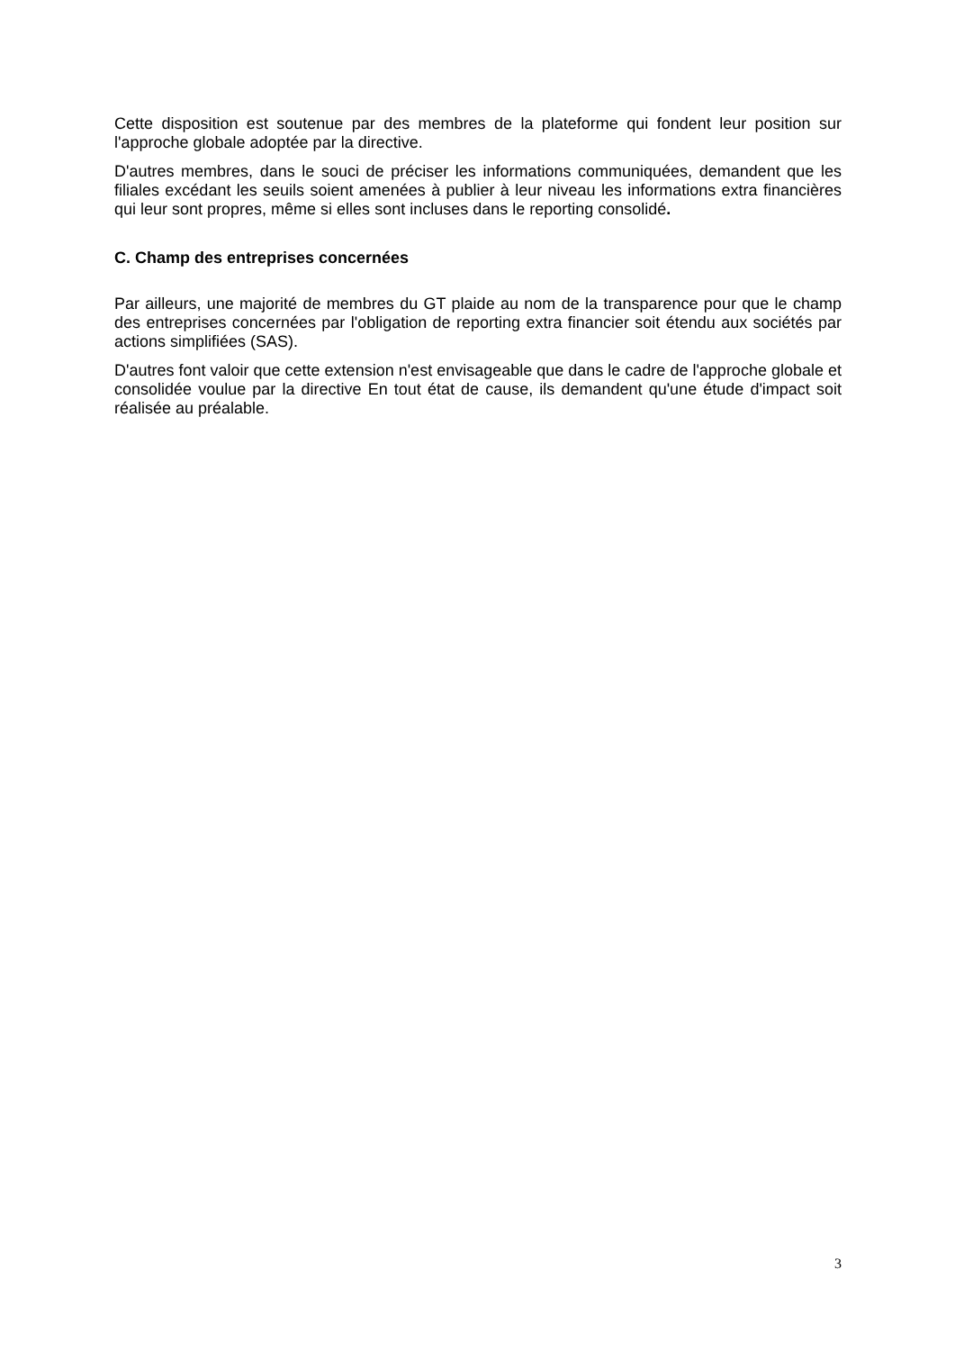Cette disposition est soutenue par des membres de la plateforme qui fondent leur position sur l'approche globale adoptée par la directive.
D'autres membres, dans le souci de préciser les informations communiquées, demandent que les filiales excédant les seuils soient amenées à publier à leur niveau les informations extra financières qui leur sont propres, même si elles sont incluses dans le reporting consolidé.
C. Champ des entreprises concernées
Par ailleurs, une majorité de membres du GT plaide au nom de la transparence pour que le champ des entreprises concernées par l'obligation de reporting extra financier soit étendu aux sociétés par actions simplifiées (SAS).
D'autres font valoir que cette extension n'est envisageable que dans le cadre de l'approche globale et consolidée voulue par la directive En tout état de cause, ils demandent qu'une étude d'impact soit réalisée au préalable.
3